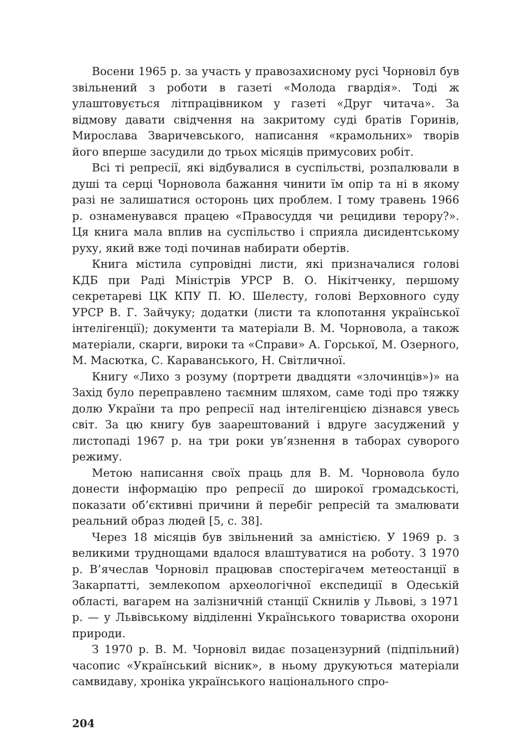Восени 1965 р. за участь у правозахисному русі Чорновіл був звільнений з роботи в газеті «Молода гвардія». Тоді ж улаштовується літпрацівником у газеті «Друг читача». За відмову давати свідчення на закритому суді братів Горинів, Мирослава Зваричевського, написання «крамольних» творів його вперше засудили до трьох місяців примусових робіт.
Всі ті репресії, які відбувалися в суспільстві, розпалювали в душі та серці Чорновола бажання чинити їм опір та ні в якому разі не залишатися осторонь цих проблем. І тому травень 1966 р. ознаменувався працею «Правосуддя чи рецидиви терору?». Ця книга мала вплив на суспільство і сприяла дисидентському руху, який вже тоді починав набирати обертів.
Книга містила супровідні листи, які призначалися голові КДБ при Раді Міністрів УРСР В. О. Нікітченку, першому секретареві ЦК КПУ П. Ю. Шелесту, голові Верховного суду УРСР В. Г. Зайчуку; додатки (листи та клопотання української інтелігенції); документи та матеріали В. М. Чорновола, а також матеріали, скарги, вироки та «Справи» А. Горської, М. Озерного, М. Масютка, С. Караванського, Н. Світличної.
Книгу «Лихо з розуму (портрети двадцяти «злочинців»)» на Захід було переправлено таємним шляхом, саме тоді про тяжку долю України та про репресії над інтелігенцією дізнався увесь світ. За цю книгу був заарештований і вдруге засуджений у листопаді 1967 р. на три роки ув’язнення в таборах суворого режиму.
Метою написання своїх праць для В. М. Чорновола було донести інформацію про репресії до широкої громадськості, показати об’єктивні причини й перебіг репресій та змалювати реальний образ людей [5, с. 38].
Через 18 місяців був звільнений за амністією. У 1969 р. з великими труднощами вдалося влаштуватися на роботу. З 1970 р. В’ячеслав Чорновіл працював спостерігачем метеостанції в Закарпатті, землекопом археологічної експедиції в Одеській області, вагарем на залізничній станції Скнилів у Львові, з 1971 р. — у Львівському відділенні Українського товариства охорони природи.
З 1970 р. В. М. Чорновіл видає позацензурний (підпільний) часопис «Український вісник», в ньому друкуються матеріали самвидаву, хроніка українського національного спро-
204